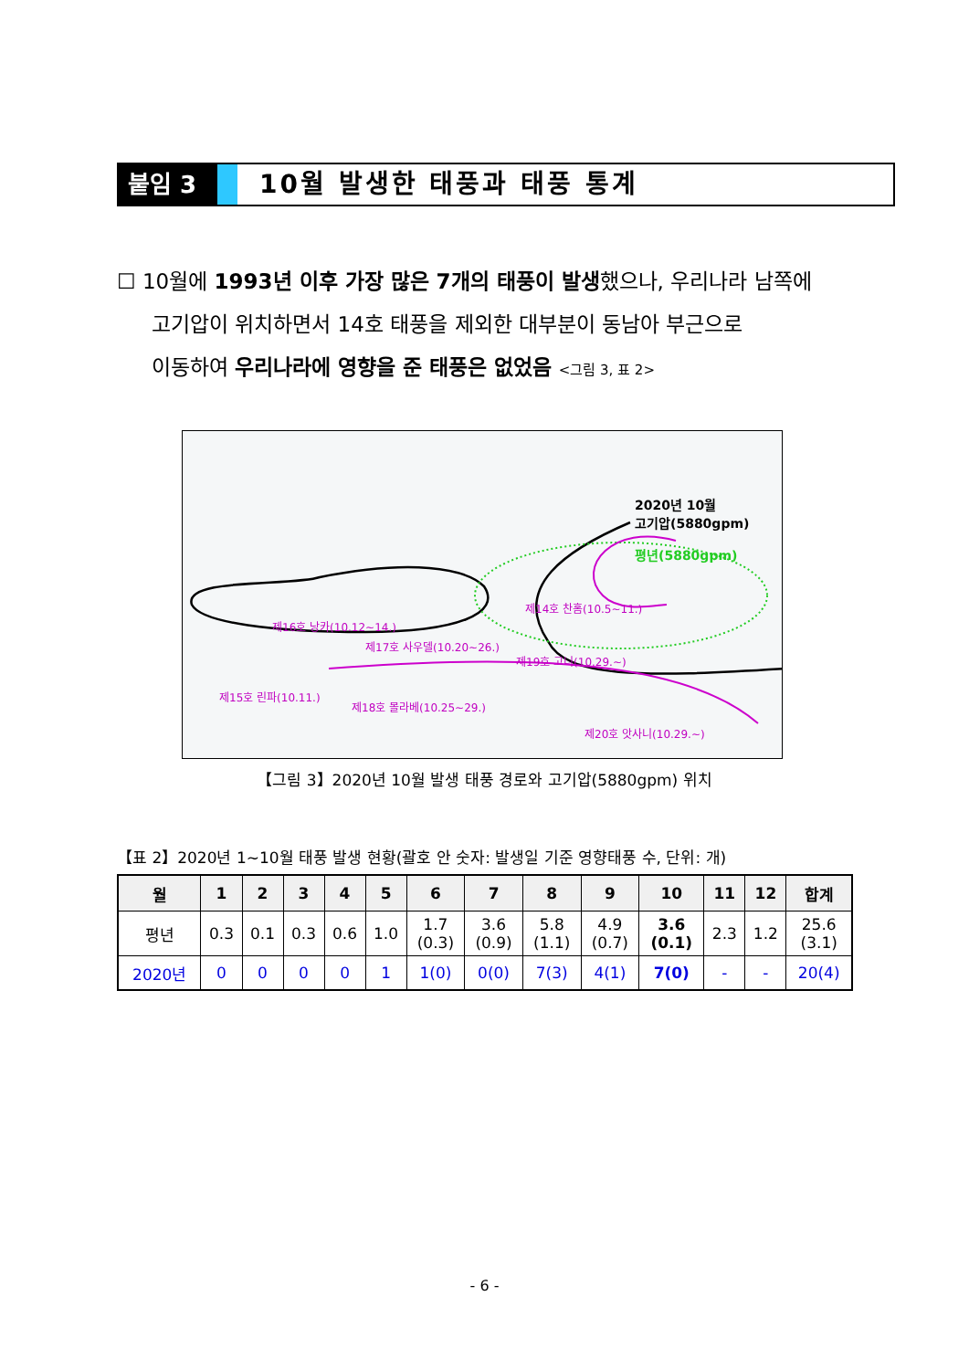붙임 3 10월 발생한 태풍과 태풍 통계
☐ 10월에 1993년 이후 가장 많은 7개의 태풍이 발생했으나, 우리나라 남쪽에
고기압이 위치하면서 14호 태풍을 제외한 대부분이 동남아 부근으로
이동하여 우리나라에 영향을 준 태풍은 없었음 <그림 3, 표 2>
2020년 10월
고기압(5880gpm)
평년(5880gpm)
제14호 찬홈(10.5~11.)
제16호 낭카(10.12~14.)
제17호 사우델(10.20~26.)
제19호 고니(10.29.~)
제15호 린파(10.11.)
제18호 몰라베(10.25~29.)
제20호 앗사니(10.29.~)
【그림 3】2020년 10월 발생 태풍 경로와 고기압(5880gpm) 위치
【표 2】2020년 1~10월 태풍 발생 현황(괄호 안 숫자: 발생일 기준 영향태풍 수, 단위: 개)
| 월 | 1 | 2 | 3 | 4 | 5 | 6 | 7 | 8 | 9 | 10 | 11 | 12 | 합계 |
| --- | --- | --- | --- | --- | --- | --- | --- | --- | --- | --- | --- | --- | --- |
| 평년 | 0.3 | 0.1 | 0.3 | 0.6 | 1.0 | 1.7 (0.3) | 3.6 (0.9) | 5.8 (1.1) | 4.9 (0.7) | 3.6 (0.1) | 2.3 | 1.2 | 25.6 (3.1) |
| 2020년 | 0 | 0 | 0 | 0 | 1 | 1(0) | 0(0) | 7(3) | 4(1) | 7(0) | - | - | 20(4) |
- 6 -